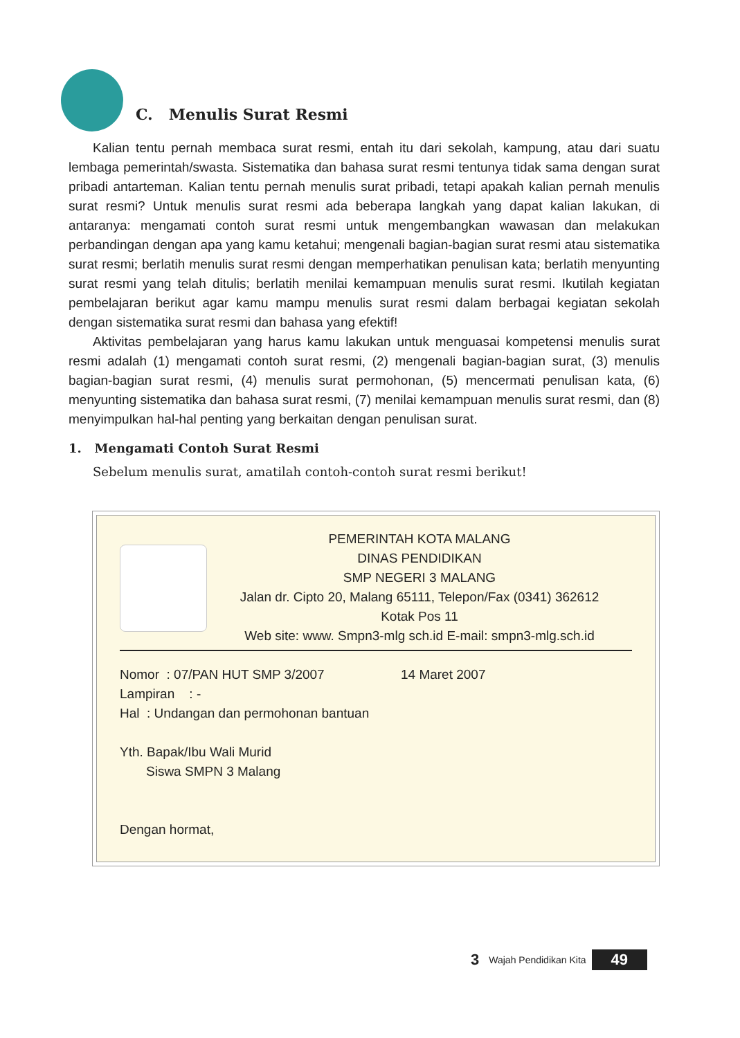C. Menulis Surat Resmi
Kalian tentu pernah membaca surat resmi, entah itu dari sekolah, kampung, atau dari suatu lembaga pemerintah/swasta. Sistematika dan bahasa surat resmi tentunya tidak sama dengan surat pribadi antarteman. Kalian tentu pernah menulis surat pribadi, tetapi apakah kalian pernah menulis surat resmi? Untuk menulis surat resmi ada beberapa langkah yang dapat kalian lakukan, di antaranya: mengamati contoh surat resmi untuk mengembangkan wawasan dan melakukan perbandingan dengan apa yang kamu ketahui; mengenali bagian-bagian surat resmi atau sistematika surat resmi; berlatih menulis surat resmi dengan memperhatikan penulisan kata; berlatih menyunting surat resmi yang telah ditulis; berlatih menilai kemampuan menulis surat resmi. Ikutilah kegiatan pembelajaran berikut agar kamu mampu menulis surat resmi dalam berbagai kegiatan sekolah dengan sistematika surat resmi dan bahasa yang efektif!
Aktivitas pembelajaran yang harus kamu lakukan untuk menguasai kompetensi menulis surat resmi adalah (1) mengamati contoh surat resmi, (2) mengenali bagian-bagian surat, (3) menulis bagian-bagian surat resmi, (4) menulis surat permohonan, (5) mencermati penulisan kata, (6) menyunting sistematika dan bahasa surat resmi, (7) menilai kemampuan menulis surat resmi, dan (8) menyimpulkan hal-hal penting yang berkaitan dengan penulisan surat.
1. Mengamati Contoh Surat Resmi
Sebelum menulis surat, amatilah contoh-contoh surat resmi berikut!
PEMERINTAH KOTA MALANG
DINAS PENDIDIKAN
SMP NEGERI 3 MALANG
Jalan dr. Cipto 20, Malang 65111, Telepon/Fax (0341) 362612
Kotak Pos 11
Web site: www. Smpn3-mlg sch.id E-mail: smpn3-mlg.sch.id
Nomor : 07/PAN HUT SMP 3/2007 14 Maret 2007
Lampiran : -
Hal : Undangan dan permohonan bantuan
Yth. Bapak/Ibu Wali Murid
Siswa SMPN 3 Malang
Dengan hormat,
3 Wajah Pendidikan Kita 49